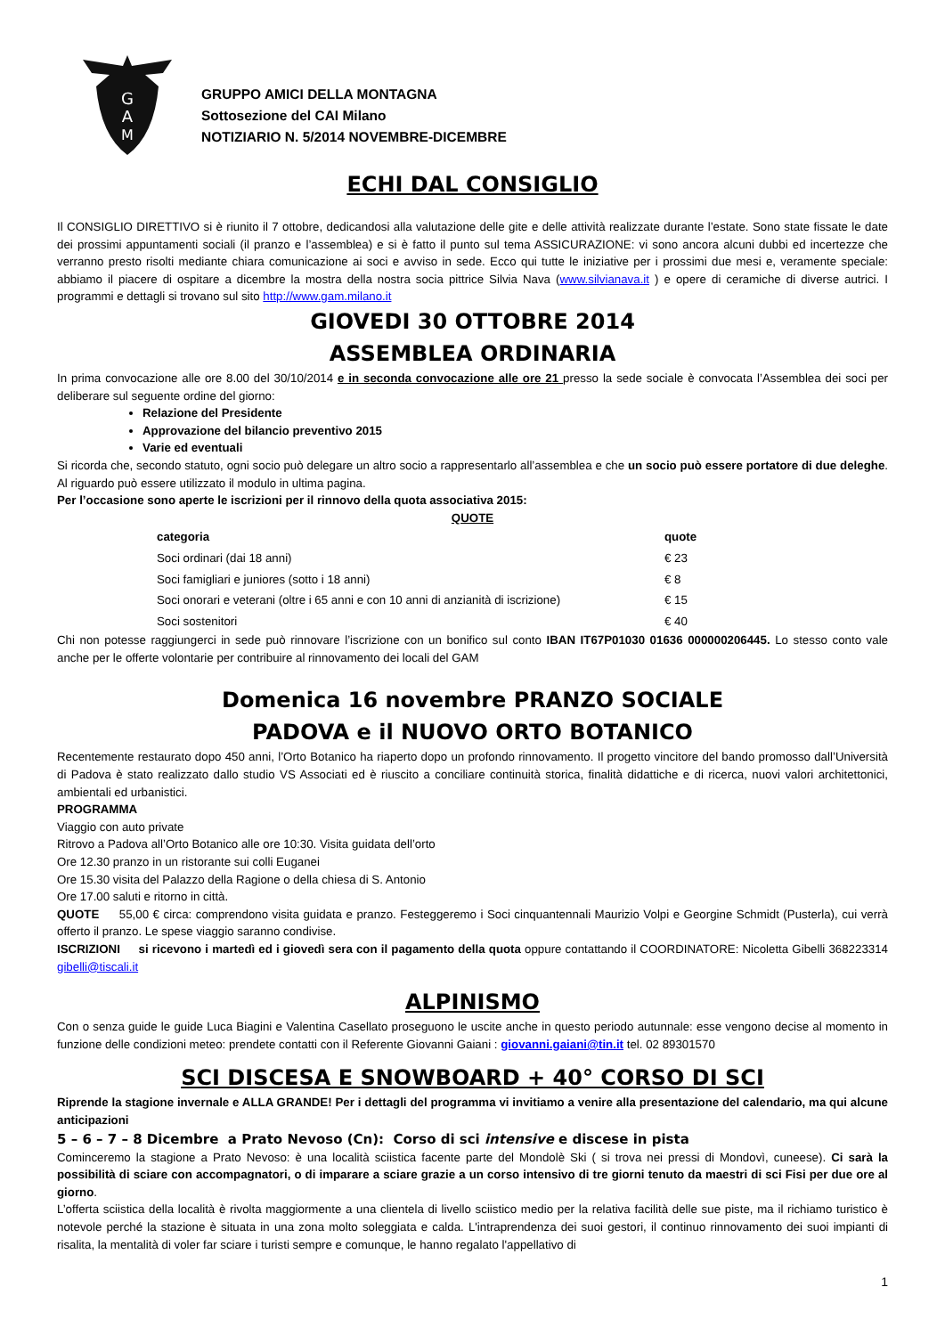G
A
M
GRUPPO AMICI DELLA MONTAGNA
Sottosezione del CAI Milano
NOTIZIARIO N. 5/2014 NOVEMBRE-DICEMBRE
ECHI DAL CONSIGLIO
Il CONSIGLIO DIRETTIVO si è riunito il 7 ottobre, dedicandosi alla valutazione delle gite e delle attività realizzate durante l’estate. Sono state fissate le date dei prossimi appuntamenti sociali (il pranzo e l’assemblea) e si è fatto il punto sul tema ASSICURAZIONE: vi sono ancora alcuni dubbi ed incertezze che verranno presto risolti mediante chiara comunicazione ai soci e avviso in sede. Ecco qui tutte le iniziative per i prossimi due mesi e, veramente speciale: abbiamo il piacere di ospitare a dicembre la mostra della nostra socia pittrice Silvia Nava (www.silvianava.it ) e opere di ceramiche di diverse autrici. I programmi e dettagli si trovano sul sito http://www.gam.milano.it
GIOVEDI 30 OTTOBRE 2014
ASSEMBLEA ORDINARIA
In prima convocazione alle ore 8.00 del 30/10/2014 e in seconda convocazione alle ore 21 presso la sede sociale è convocata l’Assemblea dei soci per deliberare sul seguente ordine del giorno:
Relazione del Presidente
Approvazione del bilancio preventivo 2015
Varie ed eventuali
Si ricorda che, secondo statuto, ogni socio può delegare un altro socio a rappresentarlo all’assemblea e che un socio può essere portatore di due deleghe. Al riguardo può essere utilizzato il modulo in ultima pagina.
Per l’occasione sono aperte le iscrizioni per il rinnovo della quota associativa 2015:
QUOTE
| categoria | quote |
| --- | --- |
| Soci ordinari (dai 18 anni) | € 23 |
| Soci famigliari e juniores (sotto i 18 anni) | € 8 |
| Soci onorari e veterani (oltre i 65 anni e con 10 anni di anzianità di iscrizione) | € 15 |
| Soci sostenitori | € 40 |
Chi non potesse raggiungerci in sede può rinnovare l’iscrizione con un bonifico sul conto IBAN IT67P01030 01636 000000206445. Lo stesso conto vale anche per le offerte volontarie per contribuire al rinnovamento dei locali del GAM
Domenica 16 novembre PRANZO SOCIALE
PADOVA e il NUOVO ORTO BOTANICO
Recentemente restaurato dopo 450 anni, l’Orto Botanico ha riaperto dopo un profondo rinnovamento. Il progetto vincitore del bando promosso dall’Università di Padova è stato realizzato dallo studio VS Associati ed è riuscito a conciliare continuità storica, finalità didattiche e di ricerca, nuovi valori architettonici, ambientali ed urbanistici.
PROGRAMMA
Viaggio con auto private
Ritrovo a Padova all’Orto Botanico alle ore 10:30. Visita guidata dell’orto
Ore 12.30 pranzo in un ristorante sui colli Euganei
Ore 15.30 visita del Palazzo della Ragione o della chiesa di S. Antonio
Ore 17.00 saluti e ritorno in città.
QUOTE 55,00 € circa: comprendono visita guidata e pranzo. Festeggeremo i Soci cinquantennali Maurizio Volpi e Georgine Schmidt (Pusterla), cui verrà offerto il pranzo. Le spese viaggio saranno condivise.
ISCRIZIONI si ricevono i martedì ed i giovedì sera con il pagamento della quota oppure contattando il COORDINATORE: Nicoletta Gibelli 368223314 gibelli@tiscali.it
ALPINISMO
Con o senza guide le guide Luca Biagini e Valentina Casellato proseguono le uscite anche in questo periodo autunnale: esse vengono decise al momento in funzione delle condizioni meteo: prendete contatti con il Referente Giovanni Gaiani : giovanni.gaiani@tin.it tel. 02 89301570
SCI DISCESA E SNOWBOARD + 40° CORSO DI SCI
Riprende la stagione invernale e ALLA GRANDE! Per i dettagli del programma vi invitiamo a venire alla presentazione del calendario, ma qui alcune anticipazioni
5 – 6 – 7 – 8 Dicembre a Prato Nevoso (Cn): Corso di sci intensive e discese in pista
Cominceremo la stagione a Prato Nevoso: è una località sciistica facente parte del Mondolè Ski ( si trova nei pressi di Mondovì, cuneese). Ci sarà la possibilità di sciare con accompagnatori, o di imparare a sciare grazie a un corso intensivo di tre giorni tenuto da maestri di sci Fisi per due ore al giorno.
L’offerta sciistica della località è rivolta maggiormente a una clientela di livello sciistico medio per la relativa facilità delle sue piste, ma il richiamo turistico è notevole perché la stazione è situata in una zona molto soleggiata e calda. L'intraprendenza dei suoi gestori, il continuo rinnovamento dei suoi impianti di risalita, la mentalità di voler far sciare i turisti sempre e comunque, le hanno regalato l'appellativo di
1